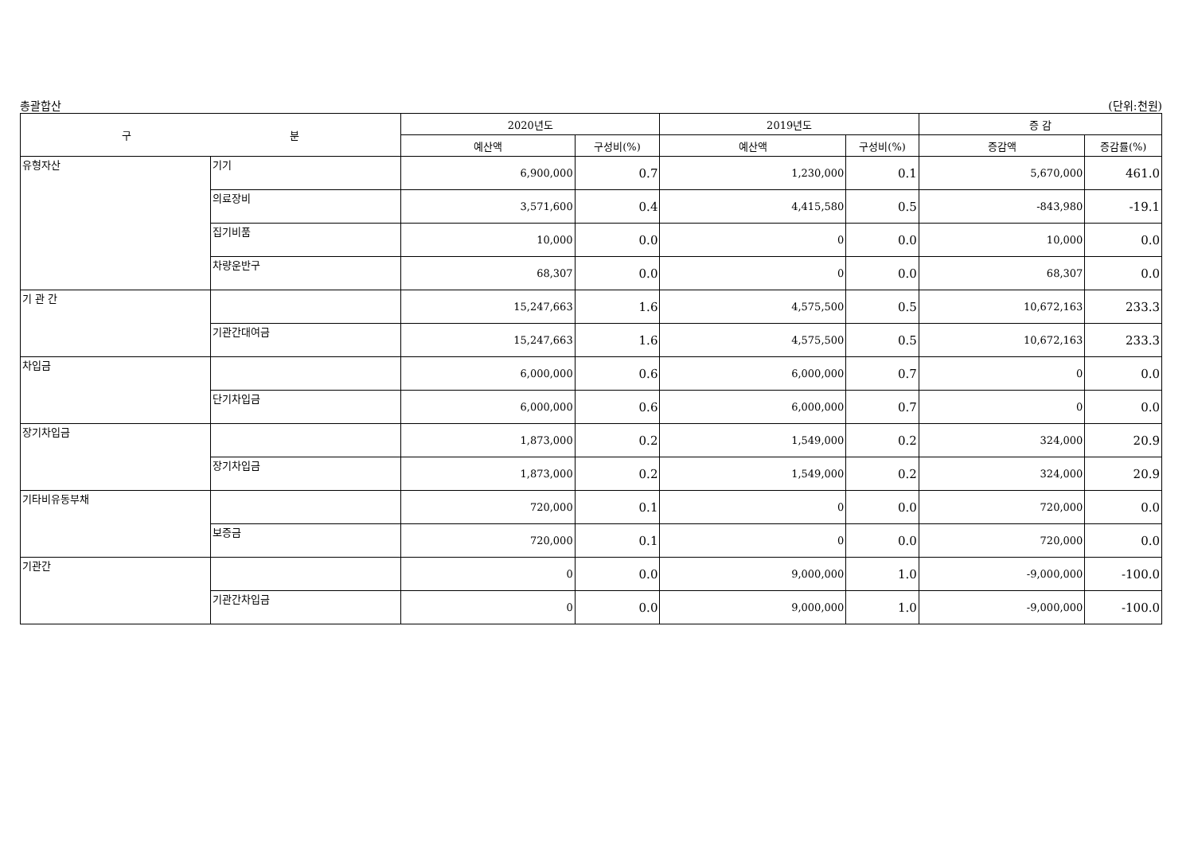총괄합산 (단위:천원)
| 구 분 | | 2020년도 | | 2019년도 | | 증 감 | |
| --- | --- | --- | --- | --- | --- | --- | --- |
| | | 예산액 | 구성비(%) | 예산액 | 구성비(%) | 증감액 | 증감률(%) |
| 유형자산 | 기기 | 6,900,000 | 0.7 | 1,230,000 | 0.1 | 5,670,000 | 461.0 |
| | 의료장비 | 3,571,600 | 0.4 | 4,415,580 | 0.5 | -843,980 | -19.1 |
| | 집기비품 | 10,000 | 0.0 | 0 | 0.0 | 10,000 | 0.0 |
| | 차량운반구 | 68,307 | 0.0 | 0 | 0.0 | 68,307 | 0.0 |
| 기 관 간 | | 15,247,663 | 1.6 | 4,575,500 | 0.5 | 10,672,163 | 233.3 |
| | 기관간대여금 | 15,247,663 | 1.6 | 4,575,500 | 0.5 | 10,672,163 | 233.3 |
| 차입금 | | 6,000,000 | 0.6 | 6,000,000 | 0.7 | 0 | 0.0 |
| | 단기차입금 | 6,000,000 | 0.6 | 6,000,000 | 0.7 | 0 | 0.0 |
| 장기차입금 | | 1,873,000 | 0.2 | 1,549,000 | 0.2 | 324,000 | 20.9 |
| | 장기차입금 | 1,873,000 | 0.2 | 1,549,000 | 0.2 | 324,000 | 20.9 |
| 기타비유동부채 | | 720,000 | 0.1 | 0 | 0.0 | 720,000 | 0.0 |
| | 보증금 | 720,000 | 0.1 | 0 | 0.0 | 720,000 | 0.0 |
| 기관간 | | 0 | 0.0 | 9,000,000 | 1.0 | -9,000,000 | -100.0 |
| | 기관간차입금 | 0 | 0.0 | 9,000,000 | 1.0 | -9,000,000 | -100.0 |